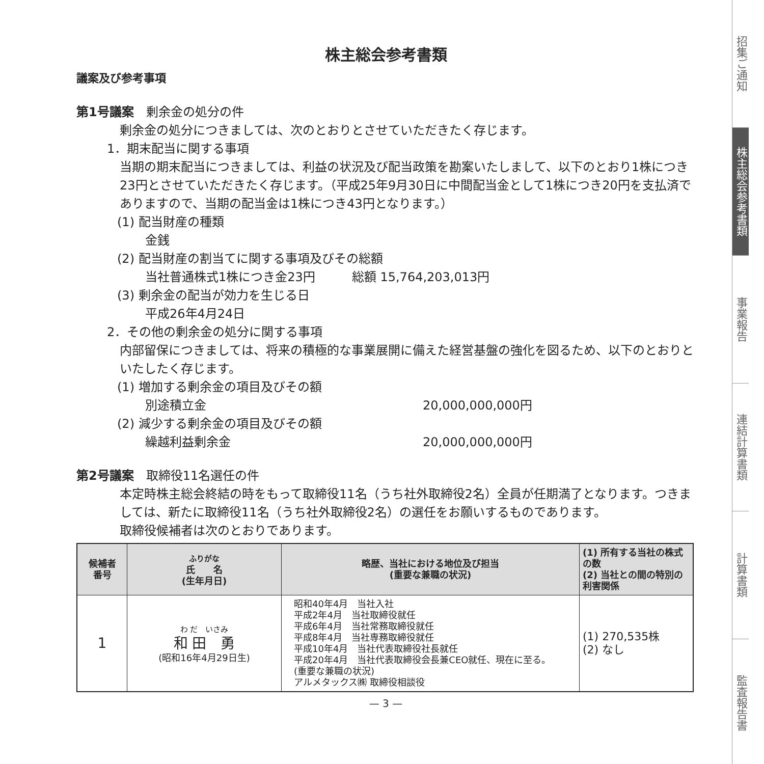株主総会参考書類
議案及び参考事項
第1号議案　剰余金の処分の件
剰余金の処分につきましては、次のとおりとさせていただきたく存じます。
1．期末配当に関する事項
当期の期末配当につきましては、利益の状況及び配当政策を勘案いたしまして、以下のとおり1株につき23円とさせていただきたく存じます。（平成25年9月30日に中間配当金として1株につき20円を支払済でありますので、当期の配当金は1株につき43円となります。）
(1) 配当財産の種類
金銭
(2) 配当財産の割当てに関する事項及びその総額
当社普通株式1株につき金23円　　　総額 15,764,203,013円
(3) 剰余金の配当が効力を生じる日
平成26年4月24日
2．その他の剰余金の処分に関する事項
内部留保につきましては、将来の積極的な事業展開に備えた経営基盤の強化を図るため、以下のとおりといたしたく存じます。
(1) 増加する剰余金の項目及びその額
別途積立金 20,000,000,000円
(2) 減少する剰余金の項目及びその額
繰越利益剰余金 20,000,000,000円
第2号議案　取締役11名選任の件
本定時株主総会終結の時をもって取締役11名（うち社外取締役2名）全員が任期満了となります。つきましては、新たに取締役11名（うち社外取締役2名）の選任をお願いするものであります。
取締役候補者は次のとおりであります。
| 候補者 番号 | ふりがな 氏 名 (生年月日) | 略歴、当社における地位及び担当 (重要な兼職の状況) | (1) 所有する当社の株式の数 (2) 当社との間の特別の利害関係 |
| --- | --- | --- | --- |
| 1 | わ だ いさみ 和 田 勇 (昭和16年4月29日生) | 昭和40年4月 当社入社 平成2年4月 当社取締役就任 平成6年4月 当社常務取締役就任 平成8年4月 当社専務取締役就任 平成10年4月 当社代表取締役社長就任 平成20年4月 当社代表取締役会長兼CEO就任、現在に至る。 (重要な兼職の状況) アルメタックス㈱ 取締役相談役 | (1) 270,535株 (2) なし |
— 3 —
招集ご通知
株主総会参考書類
事業報告
連結計算書類
計算書類
監査報告書